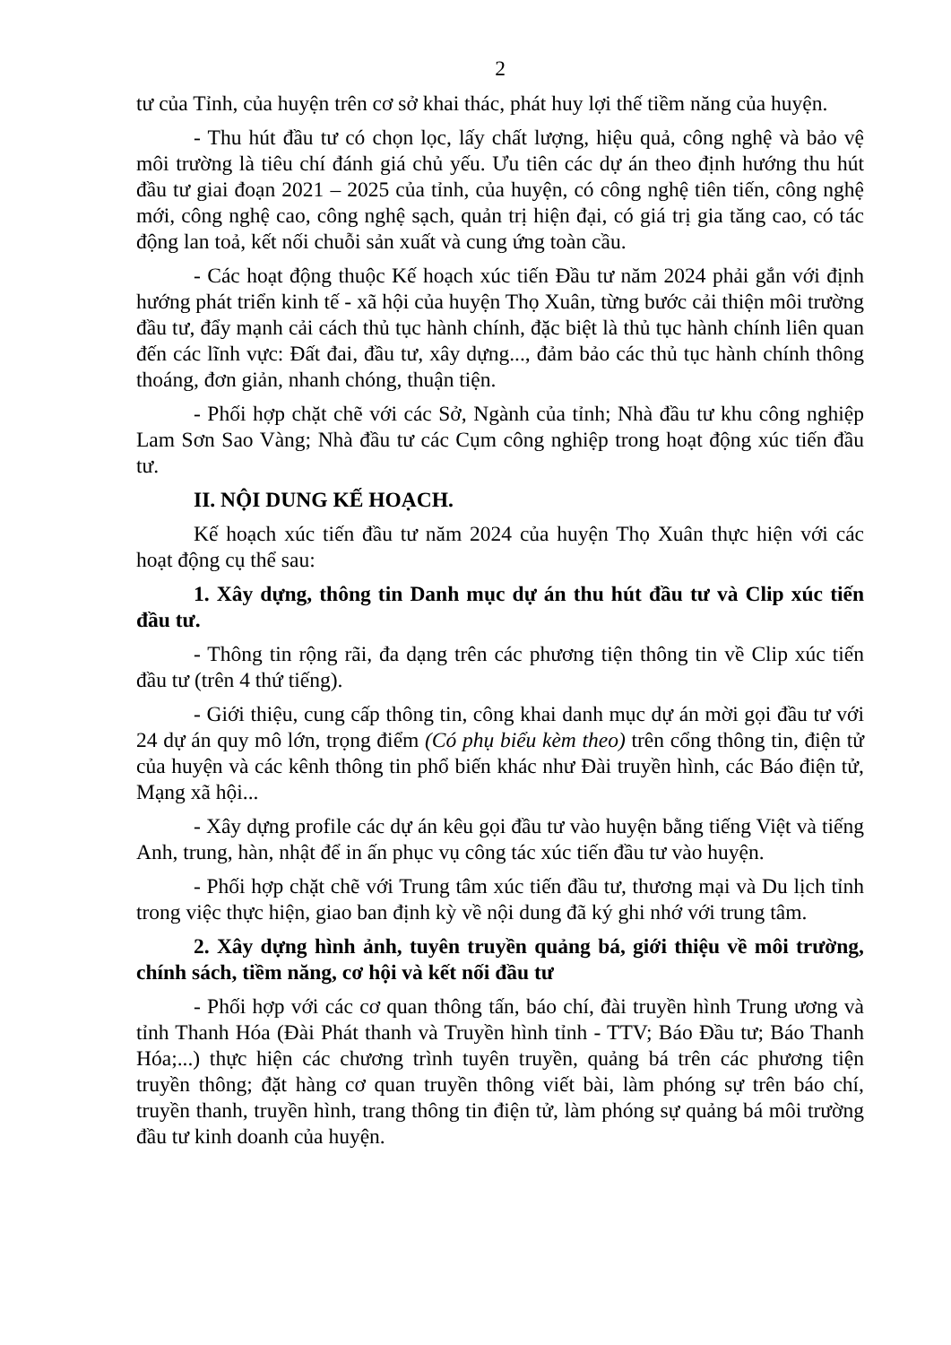2
tư của Tỉnh, của huyện trên cơ sở khai thác, phát huy lợi thế tiềm năng của huyện.
- Thu hút đầu tư có chọn lọc, lấy chất lượng, hiệu quả, công nghệ và bảo vệ môi trường là tiêu chí đánh giá chủ yếu. Ưu tiên các dự án theo định hướng thu hút đầu tư giai đoạn 2021 – 2025 của tỉnh, của huyện, có công nghệ tiên tiến, công nghệ mới, công nghệ cao, công nghệ sạch, quản trị hiện đại, có giá trị gia tăng cao, có tác động lan toả, kết nối chuỗi sản xuất và cung ứng toàn cầu.
- Các hoạt động thuộc Kế hoạch xúc tiến Đầu tư năm 2024 phải gắn với định hướng phát triển kinh tế - xã hội của huyện Thọ Xuân, từng bước cải thiện môi trường đầu tư, đẩy mạnh cải cách thủ tục hành chính, đặc biệt là thủ tục hành chính liên quan đến các lĩnh vực: Đất đai, đầu tư, xây dựng..., đảm bảo các thủ tục hành chính thông thoáng, đơn giản, nhanh chóng, thuận tiện.
- Phối hợp chặt chẽ với các Sở, Ngành của tỉnh; Nhà đầu tư khu công nghiệp Lam Sơn Sao Vàng; Nhà đầu tư các Cụm công nghiệp trong hoạt động xúc tiến đầu tư.
II. NỘI DUNG KẾ HOẠCH.
Kế hoạch xúc tiến đầu tư năm 2024 của huyện Thọ Xuân thực hiện với các hoạt động cụ thể sau:
1. Xây dựng, thông tin Danh mục dự án thu hút đầu tư và Clip xúc tiến đầu tư.
- Thông tin rộng rãi, đa dạng trên các phương tiện thông tin về Clip xúc tiến đầu tư (trên 4 thứ tiếng).
- Giới thiệu, cung cấp thông tin, công khai danh mục dự án mời gọi đầu tư với 24 dự án quy mô lớn, trọng điểm (Có phụ biểu kèm theo) trên cổng thông tin, điện tử của huyện và các kênh thông tin phổ biến khác như Đài truyền hình, các Báo điện tử, Mạng xã hội...
- Xây dựng profile các dự án kêu gọi đầu tư vào huyện bằng tiếng Việt và tiếng Anh, trung, hàn, nhật để in ấn phục vụ công tác xúc tiến đầu tư vào huyện.
- Phối hợp chặt chẽ với Trung tâm xúc tiến đầu tư, thương mại và Du lịch tỉnh trong việc thực hiện, giao ban định kỳ về nội dung đã ký ghi nhớ với trung tâm.
2. Xây dựng hình ảnh, tuyên truyền quảng bá, giới thiệu về môi trường, chính sách, tiềm năng, cơ hội và kết nối đầu tư
- Phối hợp với các cơ quan thông tấn, báo chí, đài truyền hình Trung ương và tỉnh Thanh Hóa (Đài Phát thanh và Truyền hình tỉnh - TTV; Báo Đầu tư; Báo Thanh Hóa;...) thực hiện các chương trình tuyên truyền, quảng bá trên các phương tiện truyền thông; đặt hàng cơ quan truyền thông viết bài, làm phóng sự trên báo chí, truyền thanh, truyền hình, trang thông tin điện tử, làm phóng sự quảng bá môi trường đầu tư kinh doanh của huyện.